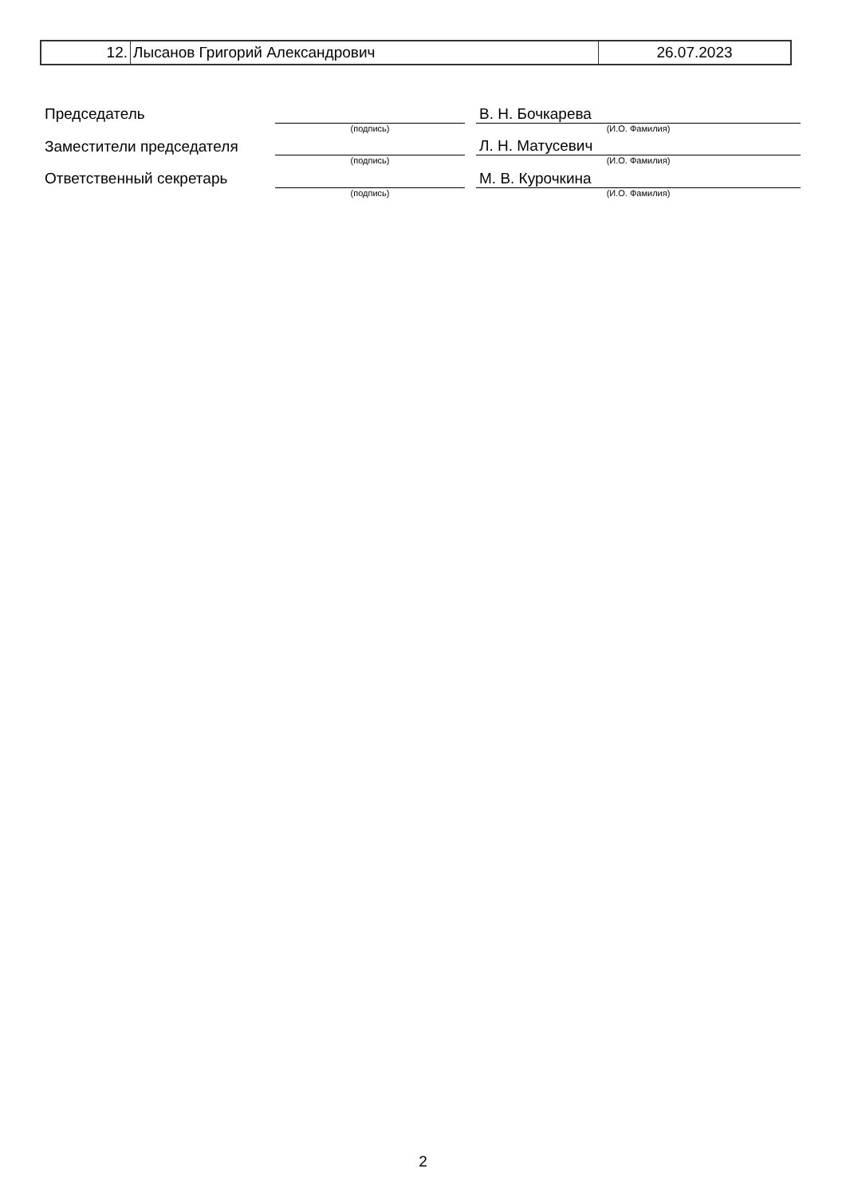| 12. | Лысанов Григорий Александрович | 26.07.2023 |
| Председатель | | | В. Н. Бочкарева |
| | (подпись) | | (И.О. Фамилия) |
| Заместители председателя | | | Л. Н. Матусевич |
| | (подпись) | | (И.О. Фамилия) |
| Ответственный секретарь | | | М. В. Курочкина |
| | (подпись) | | (И.О. Фамилия) |
2